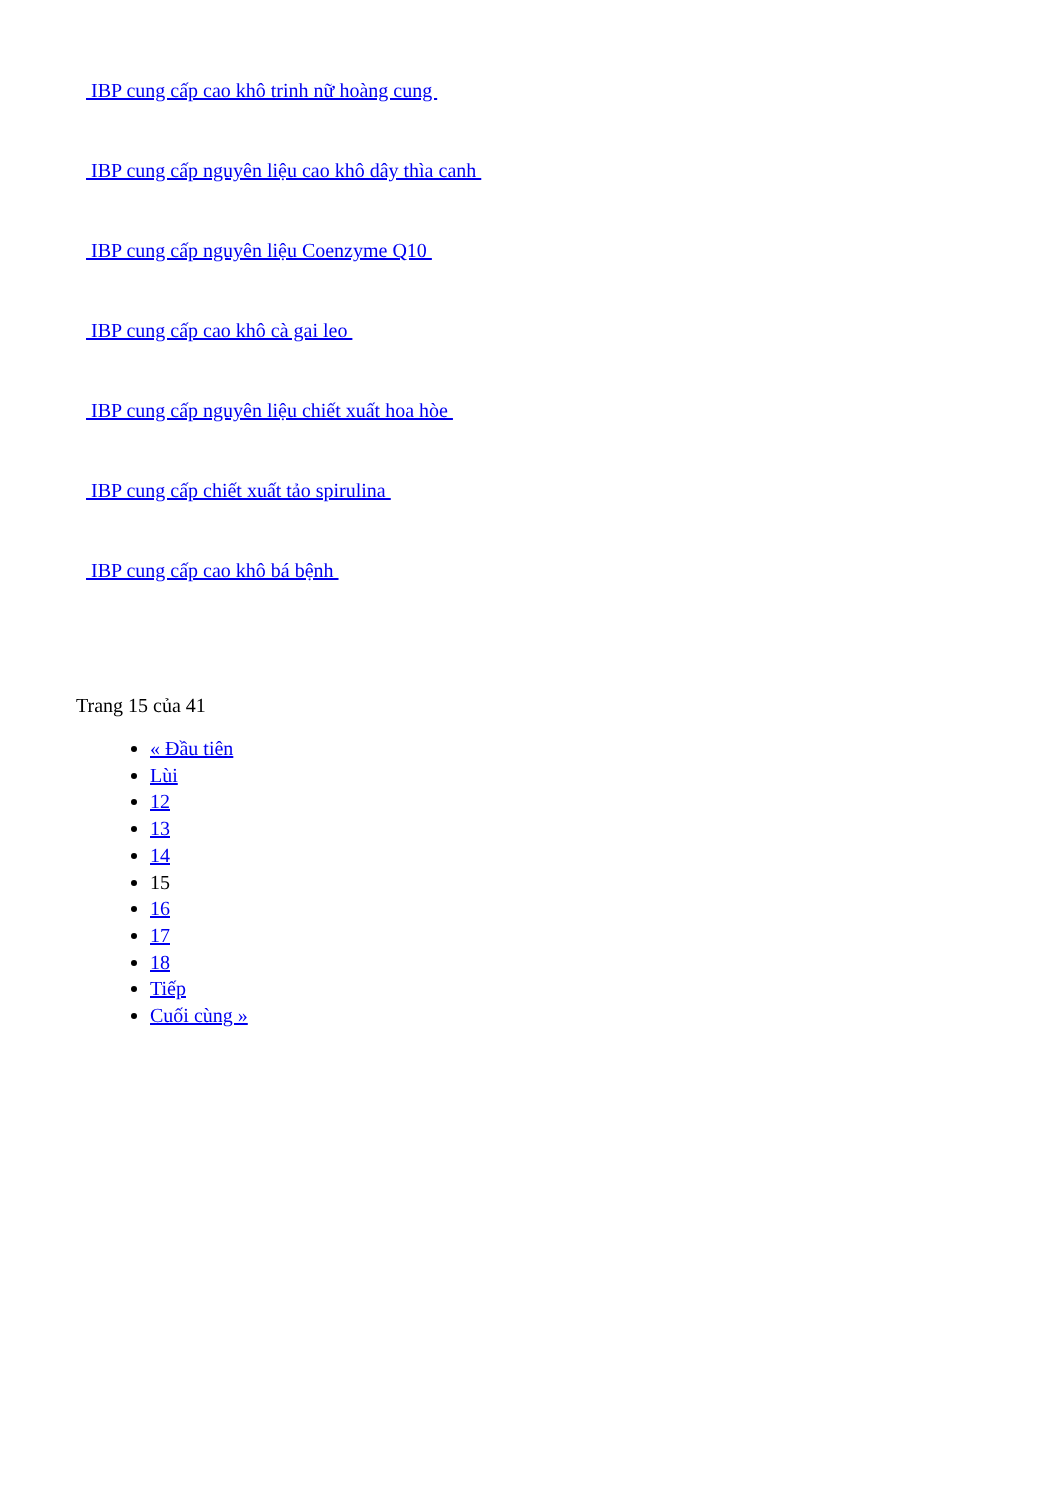IBP cung cấp cao khô trinh nữ hoàng cung
IBP cung cấp nguyên liệu cao khô dây thìa canh
IBP cung cấp nguyên liệu Coenzyme Q10
IBP cung cấp cao khô cà gai leo
IBP cung cấp nguyên liệu chiết xuất hoa hòe
IBP cung cấp chiết xuất tảo spirulina
IBP cung cấp cao khô bá bệnh
Trang 15 của 41
« Đầu tiên
Lùi
12
13
14
15
16
17
18
Tiếp
Cuối cùng »